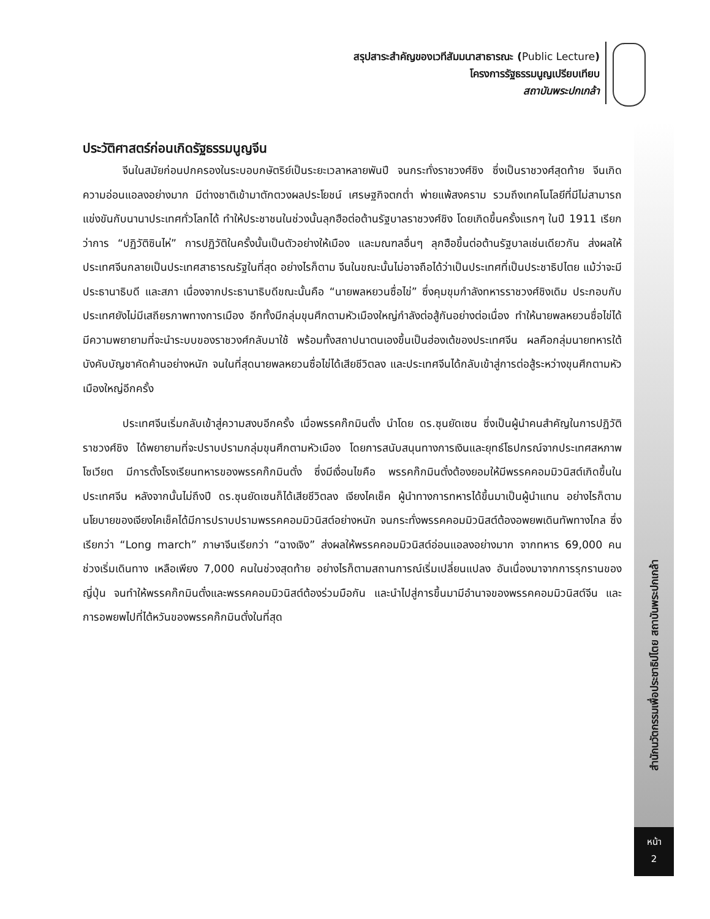สรุปสาระสำคัญของเวทีสัมมนาสาธารณะ (Public Lecture)
โครงการรัฐธรรมนูญเปรียบเทียบ
สถาบันพระปกเกล้า
สำนักนวัตกรรมเพื่อประชาธิปไตย สถาบันพระปกเกล้า
หน้า
2
ประวัติศาสตร์ก่อนเกิดรัฐธรรมนูญจีน
จีนในสมัยก่อนปกครองในระบอบกษัตริย์เป็นระยะเวลาหลายพันปี จนกระทั่งราชวงศ์ชิง ซึ่งเป็นราชวงศ์สุดท้าย จีนเกิดความอ่อนแอลงอย่างมาก มีต่างชาติเข้ามาตักตวงผลประโยชน์ เศรษฐกิจตกต่ำ พ่ายแพ้สงคราม รวมถึงเทคโนโลยีที่มีไม่สามารถแข่งขันกับนานาประเทศทั่วโลกได้ ทำให้ประชาชนในช่วงนั้นลุกฮือต่อต้านรัฐบาลราชวงศ์ชิง โดยเกิดขึ้นครั้งแรกๆ ในปี 1911 เรียกว่าการ “ปฏิวัติซินไห่” การปฏิวัติในครั้งนั้นเป็นตัวอย่างให้เมือง และมณฑลอื่นๆ ลุกฮือขึ้นต่อต้านรัฐบาลเช่นเดียวกัน ส่งผลให้ประเทศจีนกลายเป็นประเทศสาธารณรัฐในที่สุด อย่างไรก็ตาม จีนในขณะนั้นไม่อาจถือได้ว่าเป็นประเทศที่เป็นประชาธิปไตย แม้ว่าจะมีประธานาธิบดี และสภา เนื่องจากประธานาธิบดีขณะนั้นคือ “นายพลหยวนซื่อไข่” ซึ่งคุมขุมกำลังทหารราชวงศ์ชิงเดิม ประกอบกับประเทศยังไม่มีเสถียรภาพทางการเมือง อีกทั้งมีกลุ่มขุนศึกตามหัวเมืองใหญ่กำลังต่อสู้กันอย่างต่อเนื่อง ทำให้นายพลหยวนซื่อไข่ได้มีความพยายามที่จะนำระบบของราชวงศ์กลับมาใช้ พร้อมทั้งสถาปนาตนเองขึ้นเป็นฮ่องเต้ของประเทศจีน ผลคือกลุ่มนายทหารใต้บังคับบัญชาคัดค้านอย่างหนัก จนในที่สุดนายพลหยวนซื่อไข่ได้เสียชีวิตลง และประเทศจีนได้กลับเข้าสู่การต่อสู้ระหว่างขุนศึกตามหัวเมืองใหญ่อีกครั้ง
ประเทศจีนเริ่มกลับเข้าสู่ความสงบอีกครั้ง เมื่อพรรคก๊กมินตั๋ง นำโดย ดร.ซุนยัดเซน ซึ่งเป็นผู้นำคนสำคัญในการปฏิวัติราชวงศ์ชิง ได้พยายามที่จะปราบปรามกลุ่มขุนศึกตามหัวเมือง โดยการสนับสนุนทางการเงินและยุทธ์โธปกรณ์จากประเทศสหภาพโซเวียต มีการตั้งโรงเรียนทหารของพรรคก๊กมินตั๋ง ซึ่งมีเงื่อนไขคือ พรรคก๊กมินตั๋งต้องยอมให้มีพรรคคอมมิวนิสต์เกิดขึ้นในประเทศจีน หลังจากนั้นไม่ถึงปี ดร.ซุนยัดเซนก็ได้เสียชีวิตลง เจียงไคเช็ค ผู้นำทางการทหารได้ขึ้นมาเป็นผู้นำแทน อย่างไรก็ตาม นโยบายของเจียงไคเช็คได้มีการปราบปรามพรรคคอมมิวนิสต์อย่างหนัก จนกระทั่งพรรคคอมมิวนิสต์ต้องอพยพเดินทัพทางไกล ซึ่งเรียกว่า “Long march” ภาษาจีนเรียกว่า “ฉางเจิง” ส่งผลให้พรรคคอมมิวนิสต์อ่อนแอลงอย่างมาก จากทหาร 69,000 คน ช่วงเริ่มเดินทาง เหลือเพียง 7,000 คนในช่วงสุดท้าย อย่างไรก็ตามสถานการณ์เริ่มเปลี่ยนแปลง อันเนื่องมาจากการรุกรานของญี่ปุ่น จนทำให้พรรคก๊กมินตั๋งและพรรคคอมมิวนิสต์ต้องร่วมมือกัน และนำไปสู่การขึ้นมามีอำนาจของพรรคคอมมิวนิสต์จีน และการอพยพไปที่ไต้หวันของพรรคก๊กมินตั๋งในที่สุด